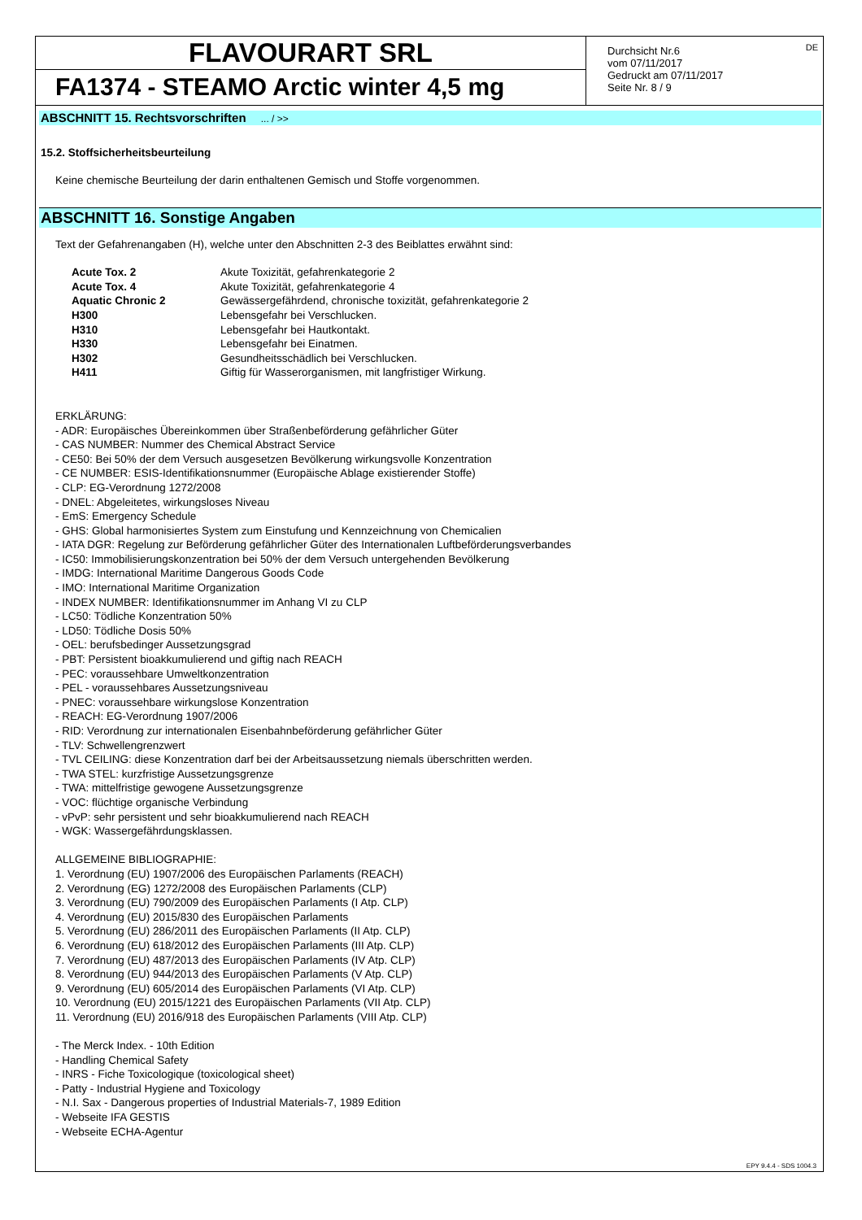FLAVOURART SRL
FA1374 - STEAMO Arctic winter 4,5 mg
Durchsicht Nr.6
vom 07/11/2017
Gedruckt am 07/11/2017
Seite Nr. 8 / 9
DE
ABSCHNITT 15. Rechtsvorschriften ... / >>
15.2. Stoffsicherheitsbeurteilung
Keine chemische Beurteilung der darin enthaltenen Gemisch und Stoffe vorgenommen.
ABSCHNITT 16. Sonstige Angaben
Text der Gefahrenangaben (H), welche unter den Abschnitten 2-3 des Beiblattes erwähnt sind:
| Acute Tox. 2 | Akute Toxizität, gefahrenkategorie 2 |
| Acute Tox. 4 | Akute Toxizität, gefahrenkategorie 4 |
| Aquatic Chronic 2 | Gewässergefährdend, chronische toxizität, gefahrenkategorie 2 |
| H300 | Lebensgefahr bei Verschlucken. |
| H310 | Lebensgefahr bei Hautkontakt. |
| H330 | Lebensgefahr bei Einatmen. |
| H302 | Gesundheitsschädlich bei Verschlucken. |
| H411 | Giftig für Wasserorganismen, mit langfristiger Wirkung. |
ERKLÄRUNG:
- ADR: Europäisches Übereinkommen über Straßenbeförderung gefährlicher Güter
- CAS NUMBER: Nummer des Chemical Abstract Service
- CE50: Bei 50% der dem Versuch ausgesetzen Bevölkerung wirkungsvolle Konzentration
- CE NUMBER: ESIS-Identifikationsnummer (Europäische Ablage existierender Stoffe)
- CLP: EG-Verordnung 1272/2008
- DNEL: Abgeleitetes, wirkungsloses Niveau
- EmS: Emergency Schedule
- GHS: Global harmonisiertes System zum Einstufung und Kennzeichnung von Chemicalien
- IATA DGR: Regelung zur Beförderung gefährlicher Güter des Internationalen Luftbeförderungsverbandes
- IC50: Immobilisierungskonzentration bei 50% der dem Versuch untergehenden Bevölkerung
- IMDG: International Maritime Dangerous Goods Code
- IMO: International Maritime Organization
- INDEX NUMBER: Identifikationsnummer im Anhang VI zu CLP
- LC50: Tödliche Konzentration 50%
- LD50: Tödliche Dosis 50%
- OEL: berufsbedinger Aussetzungsgrad
- PBT: Persistent bioakkumulierend und giftig nach REACH
- PEC: voraussehbare Umweltkonzentration
- PEL - voraussehbares Aussetzungsniveau
- PNEC: voraussehbare wirkungslose Konzentration
- REACH: EG-Verordnung 1907/2006
- RID: Verordnung zur internationalen Eisenbahnbeförderung gefährlicher Güter
- TLV: Schwellengrenzwert
- TVL CEILING: diese Konzentration darf bei der Arbeitsaussetzung niemals überschritten werden.
- TWA STEL: kurzfristige Aussetzungsgrenze
- TWA: mittelfristige gewogene Aussetzungsgrenze
- VOC: flüchtige organische Verbindung
- vPvP: sehr persistent und sehr bioakkumulierend nach REACH
- WGK: Wassergefährdungsklassen.
ALLGEMEINE BIBLIOGRAPHIE:
1. Verordnung (EU) 1907/2006 des Europäischen Parlaments (REACH)
2. Verordnung (EG) 1272/2008 des Europäischen Parlaments (CLP)
3. Verordnung (EU) 790/2009 des Europäischen Parlaments (I Atp. CLP)
4. Verordnung (EU) 2015/830 des Europäischen Parlaments
5. Verordnung (EU) 286/2011 des Europäischen Parlaments (II Atp. CLP)
6. Verordnung (EU) 618/2012 des Europäischen Parlaments (III Atp. CLP)
7. Verordnung (EU) 487/2013 des Europäischen Parlaments (IV Atp. CLP)
8. Verordnung (EU) 944/2013 des Europäischen Parlaments (V Atp. CLP)
9. Verordnung (EU) 605/2014 des Europäischen Parlaments (VI Atp. CLP)
10. Verordnung (EU) 2015/1221 des Europäischen Parlaments (VII Atp. CLP)
11. Verordnung (EU) 2016/918 des Europäischen Parlaments (VIII Atp. CLP)
- The Merck Index. - 10th Edition
- Handling Chemical Safety
- INRS - Fiche Toxicologique (toxicological sheet)
- Patty - Industrial Hygiene and Toxicology
- N.I. Sax - Dangerous properties of Industrial Materials-7, 1989 Edition
- Webseite IFA GESTIS
- Webseite ECHA-Agentur
EPY 9.4.4 - SDS 1004.3